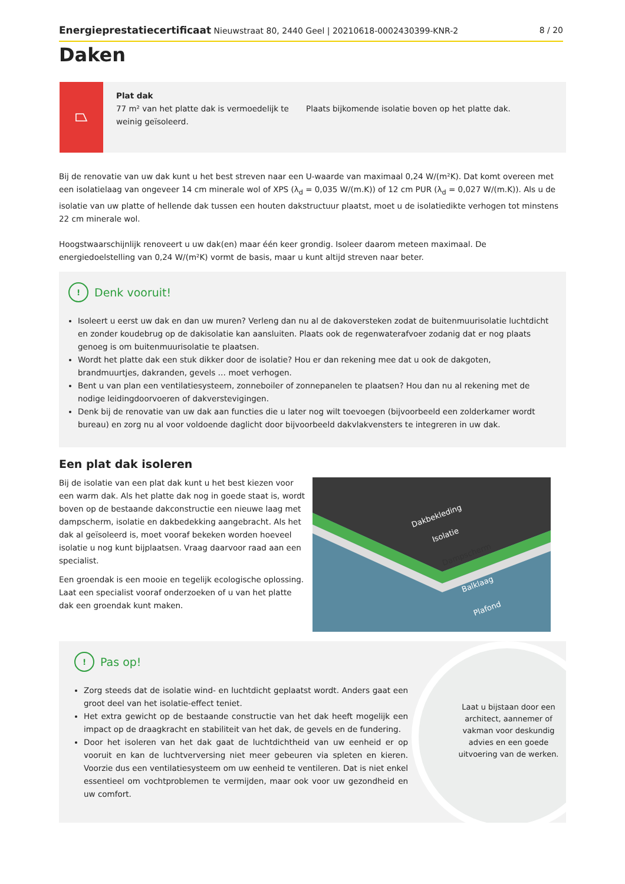Energieprestatiecertificaat Nieuwstraat 80, 2440 Geel | 20210618-0002430399-KNR-2 8 / 20
Daken
⏢
Plat dak
77 m² van het platte dak is vermoedelijk te weinig geïsoleerd.
Plaats bijkomende isolatie boven op het platte dak.
Bij de renovatie van uw dak kunt u het best streven naar een U-waarde van maximaal 0,24 W/(m²K). Dat komt overeen met een isolatielaag van ongeveer 14 cm minerale wol of XPS (λ<sub>d</sub> = 0,035 W/(m.K)) of 12 cm PUR (λ<sub>d</sub> = 0,027 W/(m.K)). Als u de isolatie van uw platte of hellende dak tussen een houten dakstructuur plaatst, moet u de isolatiedikte verhogen tot minstens 22 cm minerale wol.
Hoogstwaarschijnlijk renoveert u uw dak(en) maar één keer grondig. Isoleer daarom meteen maximaal. De energiedoelstelling van 0,24 W/(m²K) vormt de basis, maar u kunt altijd streven naar beter.
! Denk vooruit!
Isoleert u eerst uw dak en dan uw muren? Verleng dan nu al de dakoversteken zodat de buitenmuurisolatie luchtdicht en zonder koudebrug op de dakisolatie kan aansluiten. Plaats ook de regenwaterafvoer zodanig dat er nog plaats genoeg is om buitenmuurisolatie te plaatsen.
Wordt het platte dak een stuk dikker door de isolatie? Hou er dan rekening mee dat u ook de dakgoten, brandmuurtjes, dakranden, gevels … moet verhogen.
Bent u van plan een ventilatiesysteem, zonneboiler of zonnepanelen te plaatsen? Hou dan nu al rekening met de nodige leidingdoorvoeren of dakverstevigingen.
Denk bij de renovatie van uw dak aan functies die u later nog wilt toevoegen (bijvoorbeeld een zolderkamer wordt bureau) en zorg nu al voor voldoende daglicht door bijvoorbeeld dakvlakvensters te integreren in uw dak.
Een plat dak isoleren
Bij de isolatie van een plat dak kunt u het best kiezen voor een warm dak. Als het platte dak nog in goede staat is, wordt boven op de bestaande dakconstructie een nieuwe laag met dampscherm, isolatie en dakbedekking aangebracht. Als het dak al geïsoleerd is, moet vooraf bekeken worden hoeveel isolatie u nog kunt bijplaatsen. Vraag daarvoor raad aan een specialist.
Een groendak is een mooie en tegelijk ecologische oplossing. Laat een specialist vooraf onderzoeken of u van het platte dak een groendak kunt maken.
Dakbekleding
Isolatie
Dampscherm
Balklaag
Plafond
Laat u bijstaan door een architect, aannemer of vakman voor deskundig advies en een goede uitvoering van de werken.
! Pas op!
Zorg steeds dat de isolatie wind- en luchtdicht geplaatst wordt. Anders gaat een groot deel van het isolatie-effect teniet.
Het extra gewicht op de bestaande constructie van het dak heeft mogelijk een impact op de draagkracht en stabiliteit van het dak, de gevels en de fundering.
Door het isoleren van het dak gaat de luchtdichtheid van uw eenheid er op vooruit en kan de luchtverversing niet meer gebeuren via spleten en kieren. Voorzie dus een ventilatiesysteem om uw eenheid te ventileren. Dat is niet enkel essentieel om vochtproblemen te vermijden, maar ook voor uw gezondheid en uw comfort.